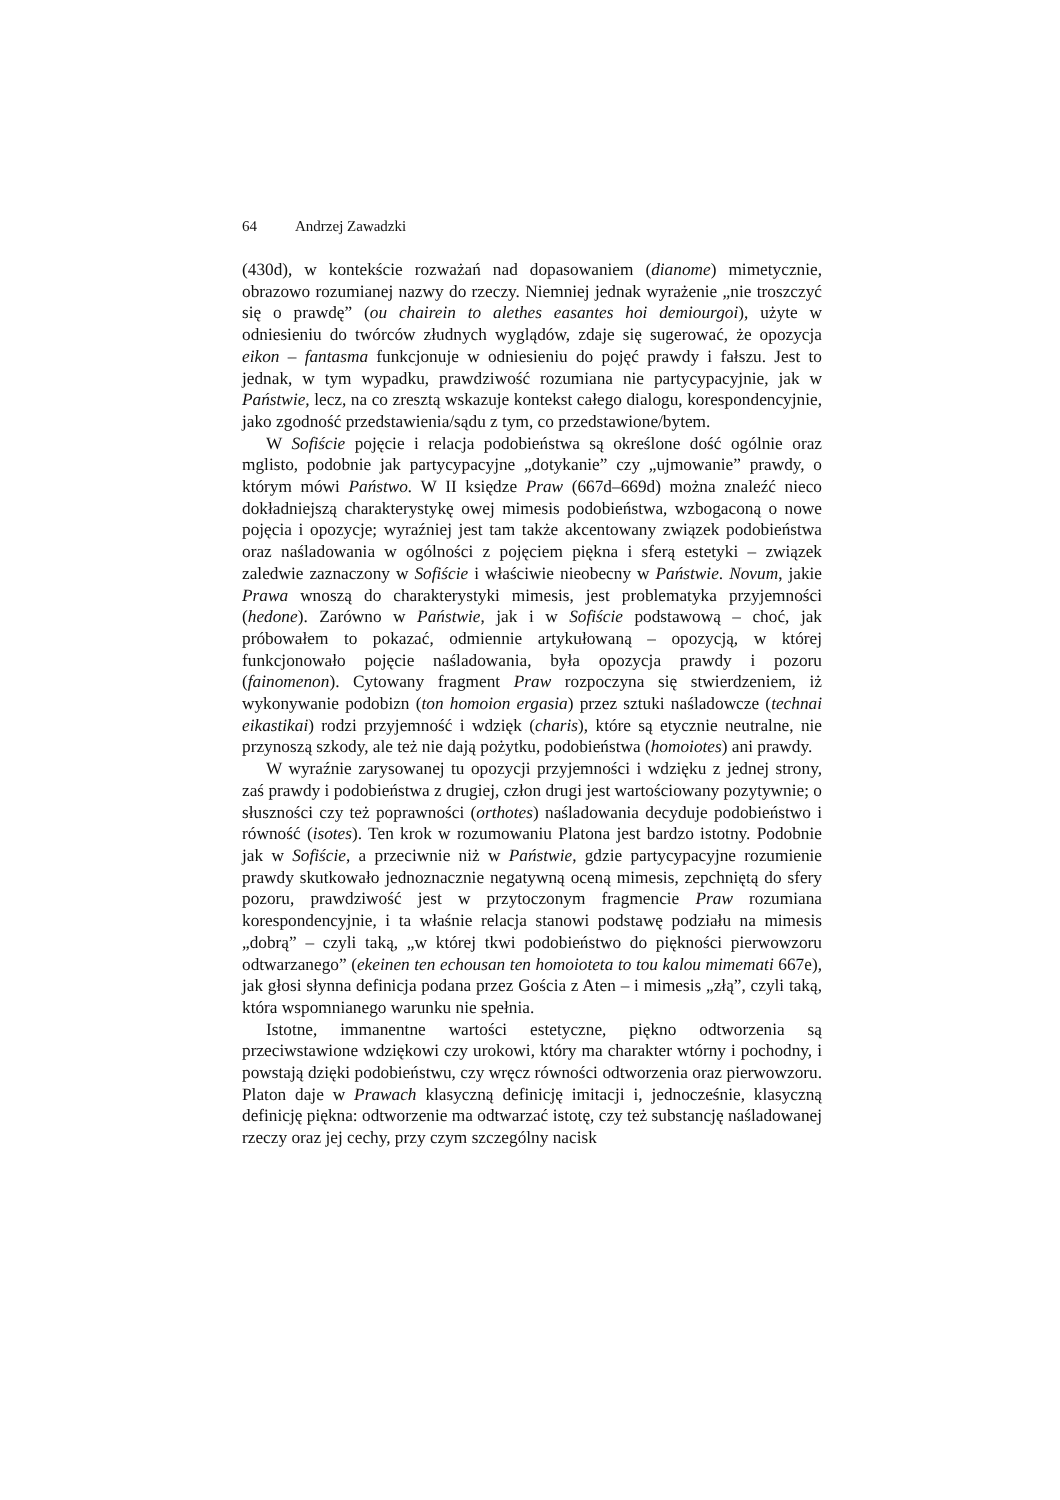64 Andrzej Zawadzki
(430d), w kontekście rozważań nad dopasowaniem (dianome) mimetycznie, obrazowo rozumianej nazwy do rzeczy. Niemniej jednak wyrażenie „nie troszczyć się o prawdę” (ou chairein to alethes easantes hoi demiourgoi), użyte w odniesieniu do twórców złudnych wyglądów, zdaje się sugerować, że opozycja eikon – fantasma funkcjonuje w odniesieniu do pojęć prawdy i fałszu. Jest to jednak, w tym wypadku, prawdziwość rozumiana nie partycypacyjnie, jak w Państwie, lecz, na co zresztą wskazuje kontekst całego dialogu, korespondencyjnie, jako zgodność przedstawienia/sądu z tym, co przedstawione/bytem.
W Sofiście pojęcie i relacja podobieństwa są określone dość ogólnie oraz mglisto, podobnie jak partycypacyjne „dotykanie” czy „ujmowanie” prawdy, o którym mówi Państwo. W II księdze Praw (667d–669d) można znaleźć nieco dokładniejszą charakterystykę owej mimesis podobieństwa, wzbogaconą o nowe pojęcia i opozycje; wyraźniej jest tam także akcentowany związek podobieństwa oraz naśladowania w ogólności z pojęciem piękna i sferą estetyki – związek zaledwie zaznaczony w Sofiście i właściwie nieobecny w Państwie. Novum, jakie Prawa wnoszą do charakterystyki mimesis, jest problematyka przyjemności (hedone). Zarówno w Państwie, jak i w Sofiście podstawową – choć, jak próbowałem to pokazać, odmiennie artykułowaną – opozycją, w której funkcjonowało pojęcie naśladowania, była opozycja prawdy i pozoru (fainomenon). Cytowany fragment Praw rozpoczyna się stwierdzeniem, iż wykonywanie podobizn (ton homoion ergasia) przez sztuki naśladowcze (technai eikastikai) rodzi przyjemność i wdzięk (charis), które są etycznie neutralne, nie przynoszą szkody, ale też nie dają pożytku, podobieństwa (homoiotes) ani prawdy.
W wyraźnie zarysowanej tu opozycji przyjemności i wdzięku z jednej strony, zaś prawdy i podobieństwa z drugiej, człon drugi jest wartościowany pozytywnie; o słuszności czy też poprawności (orthotes) naśladowania decyduje podobieństwo i równość (isotes). Ten krok w rozumowaniu Platona jest bardzo istotny. Podobnie jak w Sofiście, a przeciwnie niż w Państwie, gdzie partycypacyjne rozumienie prawdy skutkowało jednoznacznie negatywną oceną mimesis, zepchniętą do sfery pozoru, prawdziwość jest w przytoczonym fragmencie Praw rozumiana korespondencyjnie, i ta właśnie relacja stanowi podstawę podziału na mimesis „dobrą” – czyli taką, „w której tkwi podobieństwo do piękności pierwowzoru odtwarzanego” (ekeinen ten echousan ten homoioteta to tou kalou mimemati 667e), jak głosi słynna definicja podana przez Gościa z Aten – i mimesis „złą”, czyli taką, która wspomnianego warunku nie spełnia.
Istotne, immanentne wartości estetyczne, piękno odtworzenia są przeciwstawione wdziękowi czy urokowi, który ma charakter wtórny i pochodny, i powstają dzięki podobieństwu, czy wręcz równości odtworzenia oraz pierwowzoru. Platon daje w Prawach klasyczną definicję imitacji i, jednocześnie, klasyczną definicję piękna: odtworzenie ma odtwarzać istotę, czy też substancję naśladowanej rzeczy oraz jej cechy, przy czym szczególny nacisk